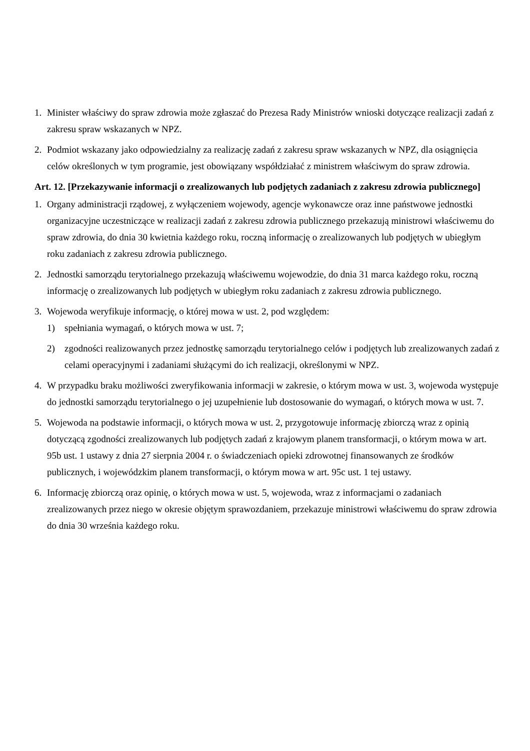1. Minister właściwy do spraw zdrowia może zgłaszać do Prezesa Rady Ministrów wnioski dotyczące realizacji zadań z zakresu spraw wskazanych w NPZ.
2. Podmiot wskazany jako odpowiedzialny za realizację zadań z zakresu spraw wskazanych w NPZ, dla osiągnięcia celów określonych w tym programie, jest obowiązany współdziałać z ministrem właściwym do spraw zdrowia.
Art. 12. [Przekazywanie informacji o zrealizowanych lub podjętych zadaniach z zakresu zdrowia publicznego]
1. Organy administracji rządowej, z wyłączeniem wojewody, agencje wykonawcze oraz inne państwowe jednostki organizacyjne uczestniczące w realizacji zadań z zakresu zdrowia publicznego przekazują ministrowi właściwemu do spraw zdrowia, do dnia 30 kwietnia każdego roku, roczną informację o zrealizowanych lub podjętych w ubiegłym roku zadaniach z zakresu zdrowia publicznego.
2. Jednostki samorządu terytorialnego przekazują właściwemu wojewodzie, do dnia 31 marca każdego roku, roczną informację o zrealizowanych lub podjętych w ubiegłym roku zadaniach z zakresu zdrowia publicznego.
3. Wojewoda weryfikuje informację, o której mowa w ust. 2, pod względem:
1) spełniania wymagań, o których mowa w ust. 7;
2) zgodności realizowanych przez jednostkę samorządu terytorialnego celów i podjętych lub zrealizowanych zadań z celami operacyjnymi i zadaniami służącymi do ich realizacji, określonymi w NPZ.
4. W przypadku braku możliwości zweryfikowania informacji w zakresie, o którym mowa w ust. 3, wojewoda występuje do jednostki samorządu terytorialnego o jej uzupełnienie lub dostosowanie do wymagań, o których mowa w ust. 7.
5. Wojewoda na podstawie informacji, o których mowa w ust. 2, przygotowuje informację zbiorczą wraz z opinią dotyczącą zgodności zrealizowanych lub podjętych zadań z krajowym planem transformacji, o którym mowa w art. 95b ust. 1 ustawy z dnia 27 sierpnia 2004 r. o świadczeniach opieki zdrowotnej finansowanych ze środków publicznych, i wojewódzkim planem transformacji, o którym mowa w art. 95c ust. 1 tej ustawy.
6. Informację zbiorczą oraz opinię, o których mowa w ust. 5, wojewoda, wraz z informacjami o zadaniach zrealizowanych przez niego w okresie objętym sprawozdaniem, przekazuje ministrowi właściwemu do spraw zdrowia do dnia 30 września każdego roku.